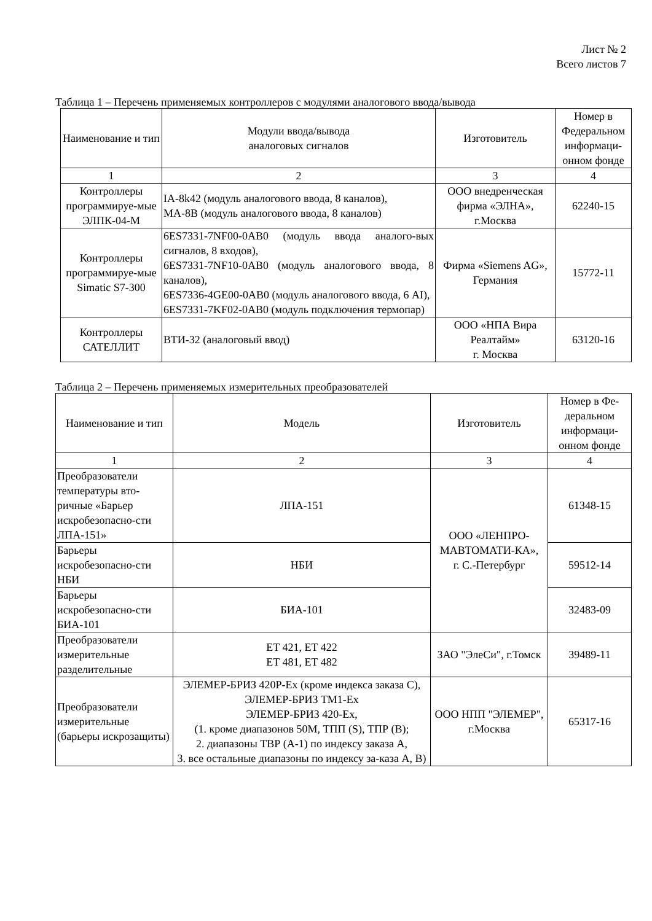Лист № 2
Всего листов 7
Таблица 1 – Перечень применяемых контроллеров с модулями аналогового ввода/вывода
| Наименование и тип | Модули ввода/вывода аналоговых сигналов | Изготовитель | Номер в Федеральном информаци-онном фонде |
| --- | --- | --- | --- |
| 1 | 2 | 3 | 4 |
| Контроллеры программируе-мые ЭЛПК-04-М | IA-8k42 (модуль аналогового ввода, 8 каналов), МА-8В (модуль аналогового ввода, 8 каналов) | ООО внедренческая фирма «ЭЛНА», г.Москва | 62240-15 |
| Контроллеры программируе-мые Simatic S7-300 | 6ES7331-7NF00-0AB0 (модуль ввода аналого-вых сигналов, 8 входов), 6ES7331-7NF10-0AB0 (модуль аналогового ввода, 8 каналов), 6ES7336-4GE00-0AB0 (модуль аналогового ввода, 6 AI), 6ES7331-7KF02-0AB0 (модуль подключения термопар) | Фирма «Siemens AG», Германия | 15772-11 |
| Контроллеры САТЕЛЛИТ | ВТИ-32 (аналоговый ввод) | ООО «НПА Вира Реалтайм» г. Москва | 63120-16 |
Таблица 2 – Перечень применяемых измерительных преобразователей
| Наименование и тип | Модель | Изготовитель | Номер в Фе-деральном информаци-онном фонде |
| --- | --- | --- | --- |
| 1 | 2 | 3 | 4 |
| Преобразователи температуры вто-ричные «Барьер искробезопасно-сти ЛПА-151» | ЛПА-151 | ООО «ЛЕНПРО-МАВТОМАТИ-КА», г. С.-Петербург | 61348-15 |
| Барьеры искробезопасно-сти НБИ | НБИ | | 59512-14 |
| Барьеры искробезопасно-сти БИА-101 | БИА-101 | | 32483-09 |
| Преобразователи измерительные разделительные | ET 421, ET 422 ET 481, ET 482 | ЗАО "ЭлеСи", г.Томск | 39489-11 |
| Преобразователи измерительные (барьеры искрозащиты) | ЭЛЕМЕР-БРИЗ 420Р-Ex (кроме индекса заказа С), ЭЛЕМЕР-БРИЗ ТМ1-Ex ЭЛЕМЕР-БРИЗ 420-Ex, (1. кроме диапазонов 50М, ТПП (S), ТПР (B); 2. диапазоны ТВР (А-1) по индексу заказа А, 3. все остальные диапазоны по индексу за-каза А, В) | ООО НПП "ЭЛЕМЕР", г.Москва | 65317-16 |